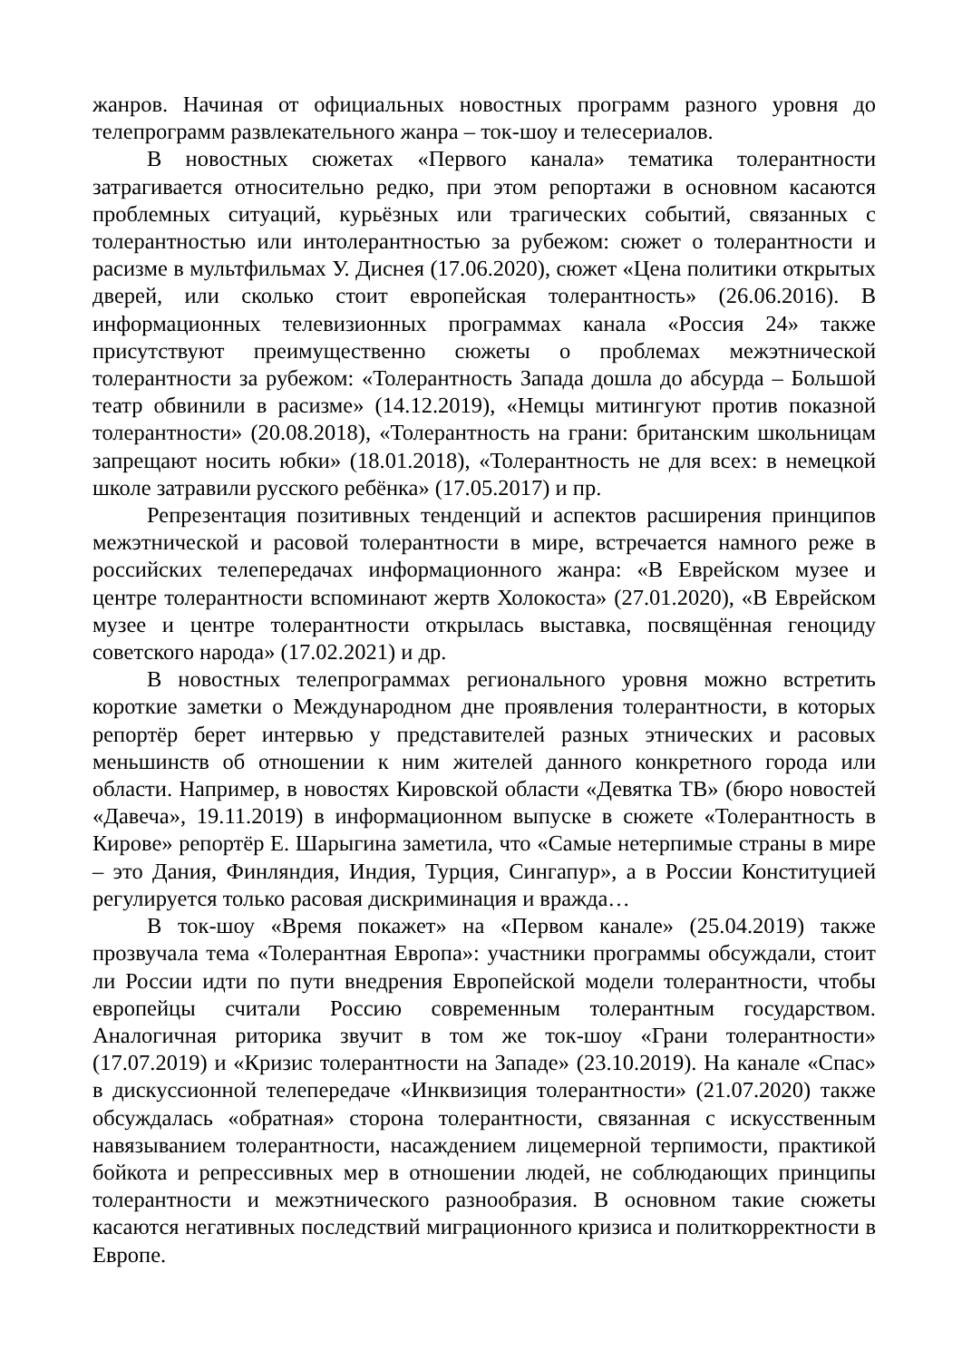жанров. Начиная от официальных новостных программ разного уровня до телепрограмм развлекательного жанра – ток-шоу и телесериалов.
В новостных сюжетах «Первого канала» тематика толерантности затрагивается относительно редко, при этом репортажи в основном касаются проблемных ситуаций, курьёзных или трагических событий, связанных с толерантностью или интолерантностью за рубежом: сюжет о толерантности и расизме в мультфильмах У. Диснея (17.06.2020), сюжет «Цена политики открытых дверей, или сколько стоит европейская толерантность» (26.06.2016). В информационных телевизионных программах канала «Россия 24» также присутствуют преимущественно сюжеты о проблемах межэтнической толерантности за рубежом: «Толерантность Запада дошла до абсурда – Большой театр обвинили в расизме» (14.12.2019), «Немцы митингуют против показной толерантности» (20.08.2018), «Толерантность на грани: британским школьницам запрещают носить юбки» (18.01.2018), «Толерантность не для всех: в немецкой школе затравили русского ребёнка» (17.05.2017) и пр.
Репрезентация позитивных тенденций и аспектов расширения принципов межэтнической и расовой толерантности в мире, встречается намного реже в российских телепередачах информационного жанра: «В Еврейском музее и центре толерантности вспоминают жертв Холокоста» (27.01.2020), «В Еврейском музее и центре толерантности открылась выставка, посвящённая геноциду советского народа» (17.02.2021) и др.
В новостных телепрограммах регионального уровня можно встретить короткие заметки о Международном дне проявления толерантности, в которых репортёр берет интервью у представителей разных этнических и расовых меньшинств об отношении к ним жителей данного конкретного города или области. Например, в новостях Кировской области «Девятка ТВ» (бюро новостей «Давеча», 19.11.2019) в информационном выпуске в сюжете «Толерантность в Кирове» репортёр Е. Шарыгина заметила, что «Самые нетерпимые страны в мире – это Дания, Финляндия, Индия, Турция, Сингапур», а в России Конституцией регулируется только расовая дискриминация и вражда…
В ток-шоу «Время покажет» на «Первом канале» (25.04.2019) также прозвучала тема «Толерантная Европа»: участники программы обсуждали, стоит ли России идти по пути внедрения Европейской модели толерантности, чтобы европейцы считали Россию современным толерантным государством. Аналогичная риторика звучит в том же ток-шоу «Грани толерантности» (17.07.2019) и «Кризис толерантности на Западе» (23.10.2019). На канале «Спас» в дискуссионной телепередаче «Инквизиция толерантности» (21.07.2020) также обсуждалась «обратная» сторона толерантности, связанная с искусственным навязыванием толерантности, насаждением лицемерной терпимости, практикой бойкота и репрессивных мер в отношении людей, не соблюдающих принципы толерантности и межэтнического разнообразия. В основном такие сюжеты касаются негативных последствий миграционного кризиса и политкорректности в Европе.